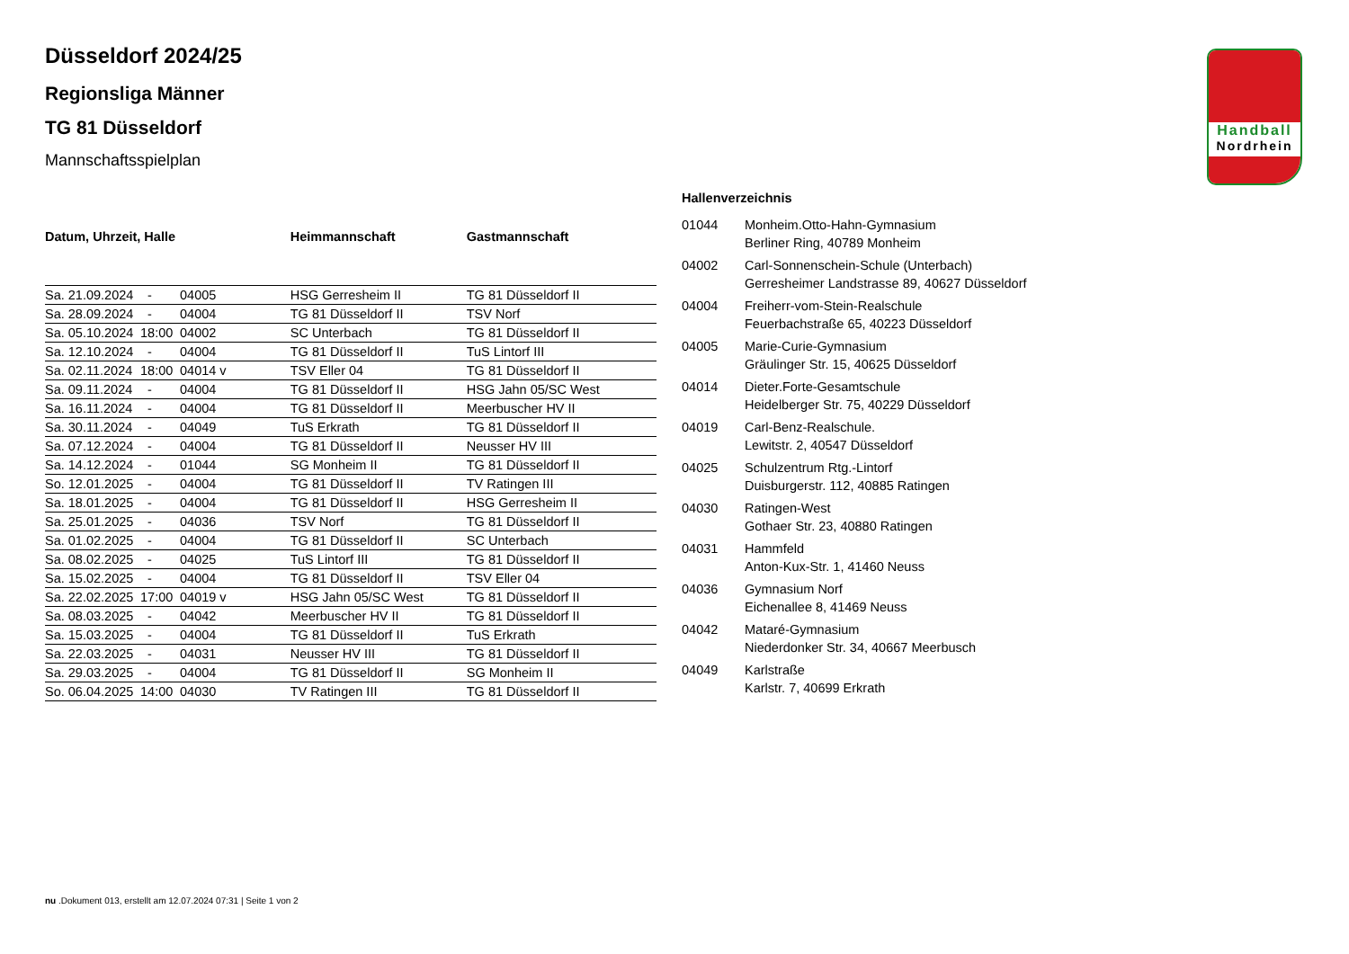Handball
Nordrhein
Düsseldorf 2024/25
Regionsliga Männer
TG 81 Düsseldorf
Mannschaftsspielplan
| Datum, Uhrzeit, Halle | | | Heimmannschaft | Gastmannschaft |
| --- | --- | --- | --- | --- |
| Sa. 21.09.2024 | - | 04005 | HSG Gerresheim II | TG 81 Düsseldorf II |
| Sa. 28.09.2024 | - | 04004 | TG 81 Düsseldorf II | TSV Norf |
| Sa. 05.10.2024 | 18:00 | 04002 | SC Unterbach | TG 81 Düsseldorf II |
| Sa. 12.10.2024 | - | 04004 | TG 81 Düsseldorf II | TuS Lintorf III |
| Sa. 02.11.2024 | 18:00 | 04014 v | TSV Eller 04 | TG 81 Düsseldorf II |
| Sa. 09.11.2024 | - | 04004 | TG 81 Düsseldorf II | HSG Jahn 05/SC West |
| Sa. 16.11.2024 | - | 04004 | TG 81 Düsseldorf II | Meerbuscher HV II |
| Sa. 30.11.2024 | - | 04049 | TuS Erkrath | TG 81 Düsseldorf II |
| Sa. 07.12.2024 | - | 04004 | TG 81 Düsseldorf II | Neusser HV III |
| Sa. 14.12.2024 | - | 01044 | SG Monheim II | TG 81 Düsseldorf II |
| So. 12.01.2025 | - | 04004 | TG 81 Düsseldorf II | TV Ratingen III |
| Sa. 18.01.2025 | - | 04004 | TG 81 Düsseldorf II | HSG Gerresheim II |
| Sa. 25.01.2025 | - | 04036 | TSV Norf | TG 81 Düsseldorf II |
| Sa. 01.02.2025 | - | 04004 | TG 81 Düsseldorf II | SC Unterbach |
| Sa. 08.02.2025 | - | 04025 | TuS Lintorf III | TG 81 Düsseldorf II |
| Sa. 15.02.2025 | - | 04004 | TG 81 Düsseldorf II | TSV Eller 04 |
| Sa. 22.02.2025 | 17:00 | 04019 v | HSG Jahn 05/SC West | TG 81 Düsseldorf II |
| Sa. 08.03.2025 | - | 04042 | Meerbuscher HV II | TG 81 Düsseldorf II |
| Sa. 15.03.2025 | - | 04004 | TG 81 Düsseldorf II | TuS Erkrath |
| Sa. 22.03.2025 | - | 04031 | Neusser HV III | TG 81 Düsseldorf II |
| Sa. 29.03.2025 | - | 04004 | TG 81 Düsseldorf II | SG Monheim II |
| So. 06.04.2025 | 14:00 | 04030 | TV Ratingen III | TG 81 Düsseldorf II |
Hallenverzeichnis
| 01044 | Monheim.Otto-Hahn-Gymnasium Berliner Ring, 40789 Monheim |
| 04002 | Carl-Sonnenschein-Schule (Unterbach) Gerresheimer Landstrasse 89, 40627 Düsseldorf |
| 04004 | Freiherr-vom-Stein-Realschule Feuerbachstraße 65, 40223 Düsseldorf |
| 04005 | Marie-Curie-Gymnasium Gräulinger Str. 15, 40625 Düsseldorf |
| 04014 | Dieter.Forte-Gesamtschule Heidelberger Str. 75, 40229 Düsseldorf |
| 04019 | Carl-Benz-Realschule. Lewitstr. 2, 40547 Düsseldorf |
| 04025 | Schulzentrum Rtg.-Lintorf Duisburgerstr. 112, 40885 Ratingen |
| 04030 | Ratingen-West Gothaer Str. 23, 40880 Ratingen |
| 04031 | Hammfeld Anton-Kux-Str. 1, 41460 Neuss |
| 04036 | Gymnasium Norf Eichenallee 8, 41469 Neuss |
| 04042 | Mataré-Gymnasium Niederdonker Str. 34, 40667 Meerbusch |
| 04049 | Karlstraße Karlstr. 7, 40699 Erkrath |
nu .Dokument 013, erstellt am 12.07.2024 07:31 | Seite 1 von 2